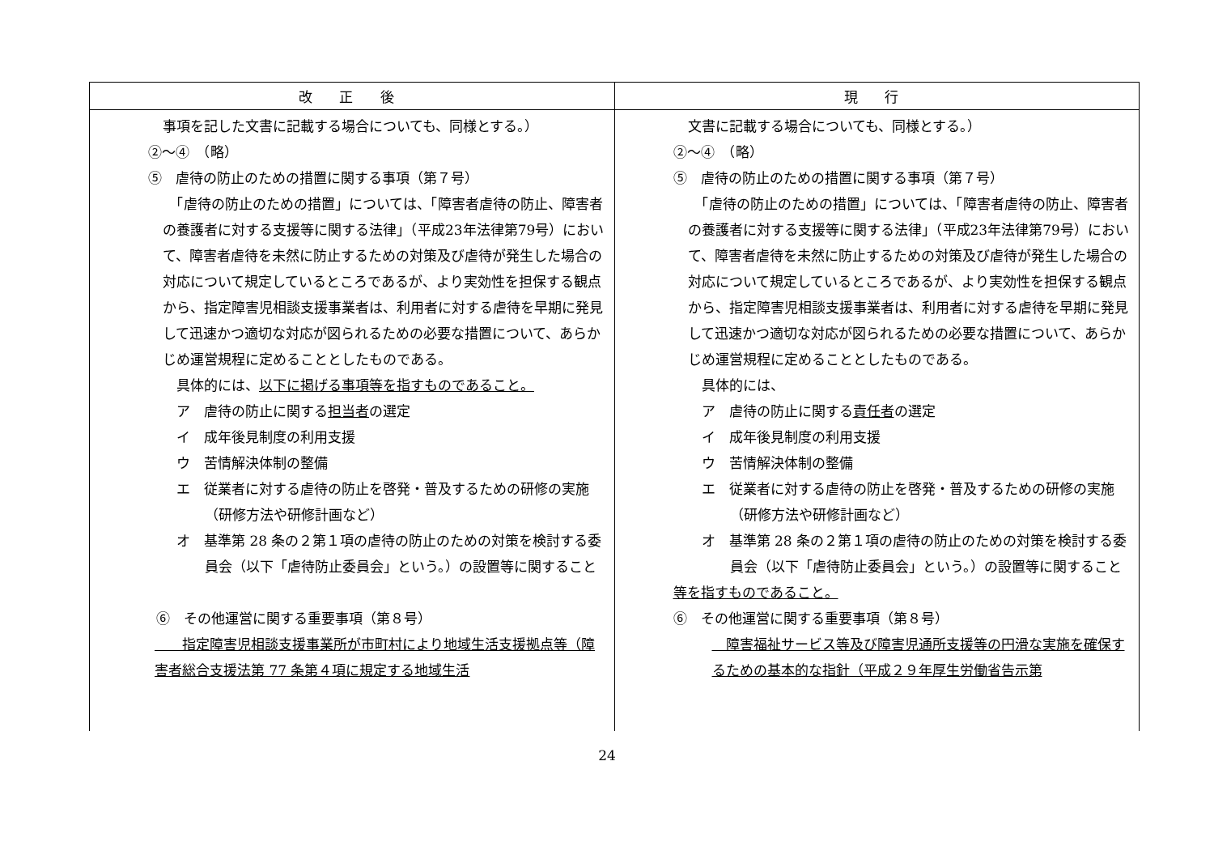| 改 正 後 | 現 行 |
| --- | --- |
| 事項を記した文書に記載する場合についても、同様とする。） ②～④ （略） ⑤ 虐待の防止のための措置に関する事項（第７号） 「虐待の防止のための措置」については、「障害者虐待の防止、障害者の養護者に対する支援等に関する法律」（平成23年法律第79号）において、障害者虐待を未然に防止するための対策及び虐待が発生した場合の対応について規定しているところであるが、より実効性を担保する観点から、指定障害児相談支援事業者は、利用者に対する虐待を早期に発見して迅速かつ適切な対応が図られるための必要な措置について、あらかじめ運営規程に定めることとしたものである。 具体的には、 以下に掲げる事項等を指すものであること。 ア 虐待の防止に関する 担当者 の選定 イ 成年後見制度の利用支援 ウ 苦情解決体制の整備 エ 従業者に対する虐待の防止を啓発・普及するための研修の実施（研修方法や研修計画など） オ 基準第 28 条の２第１項の虐待の防止のための対策を検討する委員会（以下「虐待防止委員会」という。）の設置等に関すること ⑥ その他運営に関する重要事項（第８号） 指定障害児相談支援事業所が市町村により地域生活支援拠点等（障害者総合支援法第 77 条第４項に規定する地域生活 | 文書に記載する場合についても、同様とする。） ②～④ （略） ⑤ 虐待の防止のための措置に関する事項（第７号） 「虐待の防止のための措置」については、「障害者虐待の防止、障害者の養護者に対する支援等に関する法律」（平成23年法律第79号）において、障害者虐待を未然に防止するための対策及び虐待が発生した場合の対応について規定しているところであるが、より実効性を担保する観点から、指定障害児相談支援事業者は、利用者に対する虐待を早期に発見して迅速かつ適切な対応が図られるための必要な措置について、あらかじめ運営規程に定めることとしたものである。 具体的には、 ア 虐待の防止に関する 責任者 の選定 イ 成年後見制度の利用支援 ウ 苦情解決体制の整備 エ 従業者に対する虐待の防止を啓発・普及するための研修の実施（研修方法や研修計画など） オ 基準第 28 条の２第１項の虐待の防止のための対策を検討する委員会（以下「虐待防止委員会」という。）の設置等に関すること 等を指すものであること。 ⑥ その他運営に関する重要事項（第８号） 障害福祉サービス等及び障害児通所支援等の円滑な実施を確保するための基本的な指針（平成２９年厚生労働省告示第 |
24